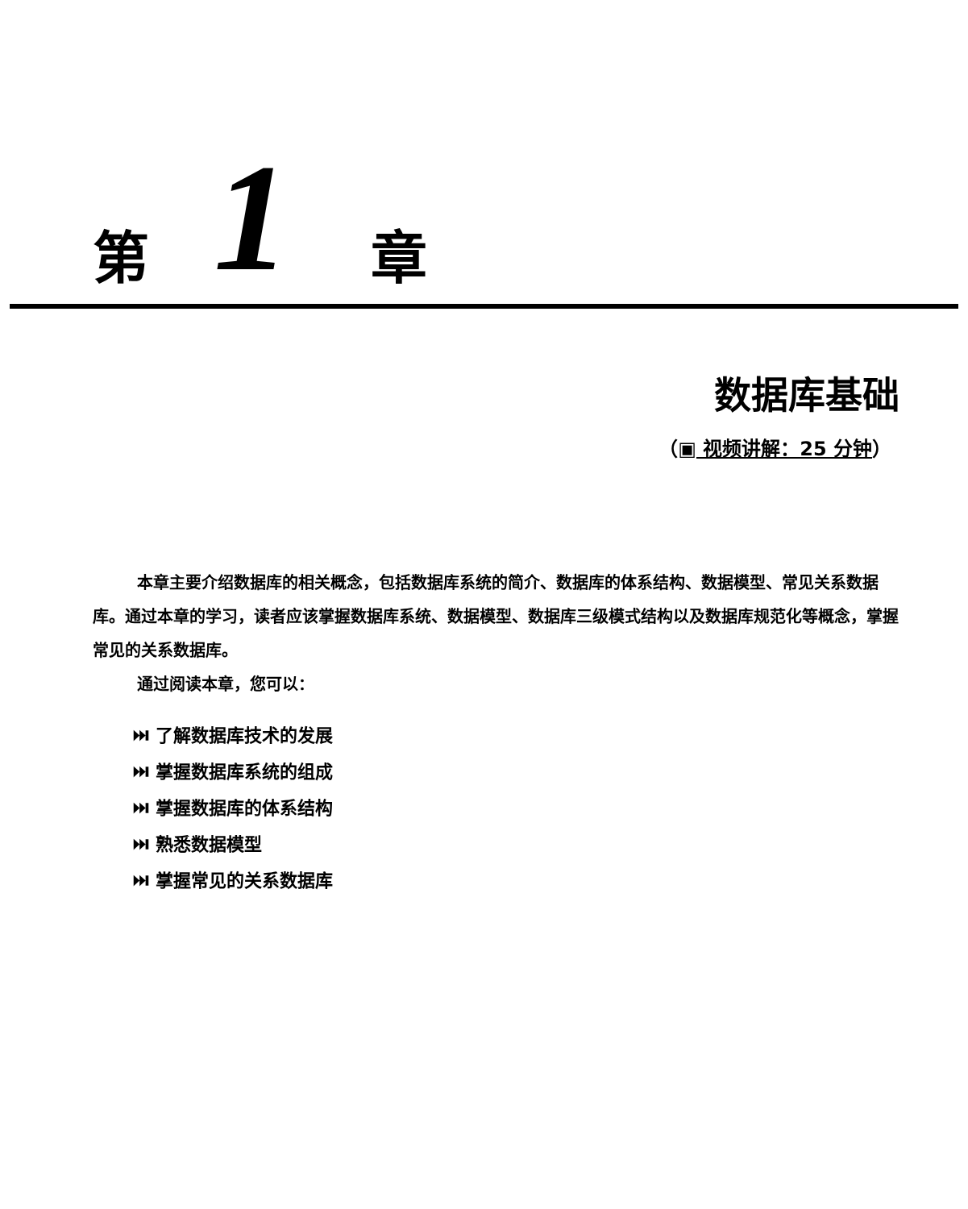第 1 章
数据库基础
（▣ 视频讲解：25 分钟）
本章主要介绍数据库的相关概念，包括数据库系统的简介、数据库的体系结构、数据模型、常见关系数据库。通过本章的学习，读者应该掌握数据库系统、数据模型、数据库三级模式结构以及数据库规范化等概念，掌握常见的关系数据库。
通过阅读本章，您可以：
⏭ 了解数据库技术的发展
⏭ 掌握数据库系统的组成
⏭ 掌握数据库的体系结构
⏭ 熟悉数据模型
⏭ 掌握常见的关系数据库